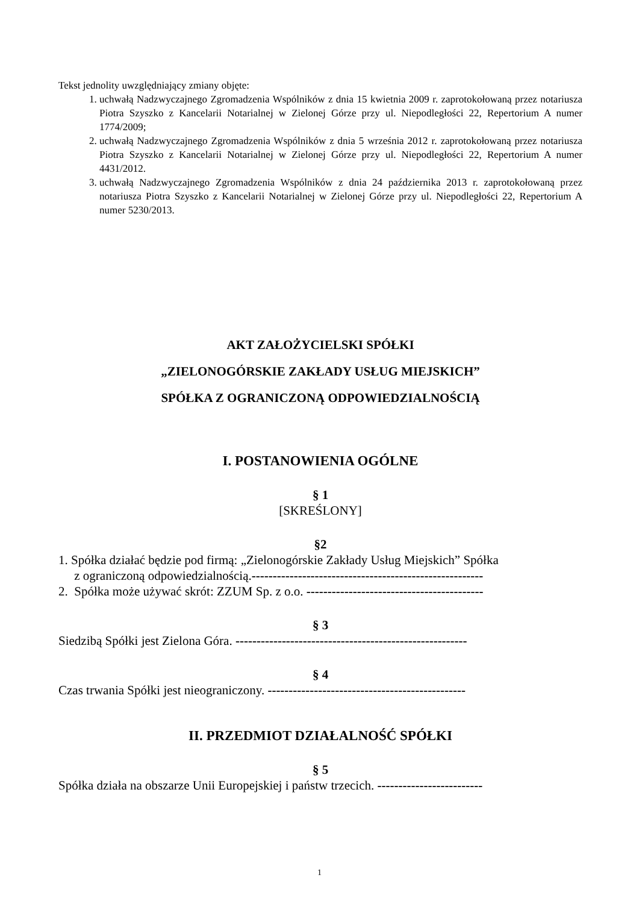Tekst jednolity uwzględniający zmiany objęte:
1. uchwałą Nadzwyczajnego Zgromadzenia Wspólników z dnia 15 kwietnia 2009 r. zaprotokołowaną przez notariusza Piotra Szyszko z Kancelarii Notarialnej w Zielonej Górze przy ul. Niepodległości 22, Repertorium A numer 1774/2009;
2. uchwałą Nadzwyczajnego Zgromadzenia Wspólników z dnia 5 września 2012 r. zaprotokołowaną przez notariusza Piotra Szyszko z Kancelarii Notarialnej w Zielonej Górze przy ul. Niepodległości 22, Repertorium A numer 4431/2012.
3. uchwałą Nadzwyczajnego Zgromadzenia Wspólników z dnia 24 października 2013 r. zaprotokołowaną przez notariusza Piotra Szyszko z Kancelarii Notarialnej w Zielonej Górze przy ul. Niepodległości 22, Repertorium A numer 5230/2013.
AKT ZAŁOŻYCIELSKI SPÓŁKI
„ZIELONOGÓRSKIE ZAKŁADY USŁUG MIEJSKICH”
SPÓŁKA Z OGRANICZONĄ ODPOWIEDZIALNOŚCIĄ
I. POSTANOWIENIA OGÓLNE
§ 1
[SKREŚLONY]
§2
1. Spółka działać będzie pod firmą: „Zielonogórskie Zakłady Usług Miejskich” Spółka
z ograniczoną odpowiedzialnością.-------------------------------------------------------
2. Spółka może używać skrót: ZZUM Sp. z o.o. ------------------------------------------
§ 3
Siedzibą Spółki jest Zielona Góra. -------------------------------------------------------
§ 4
Czas trwania Spółki jest nieograniczony. -----------------------------------------------
II. PRZEDMIOT DZIAŁALNOŚĆ SPÓŁKI
§ 5
Spółka działa na obszarze Unii Europejskiej i państw trzecich. -------------------------
1